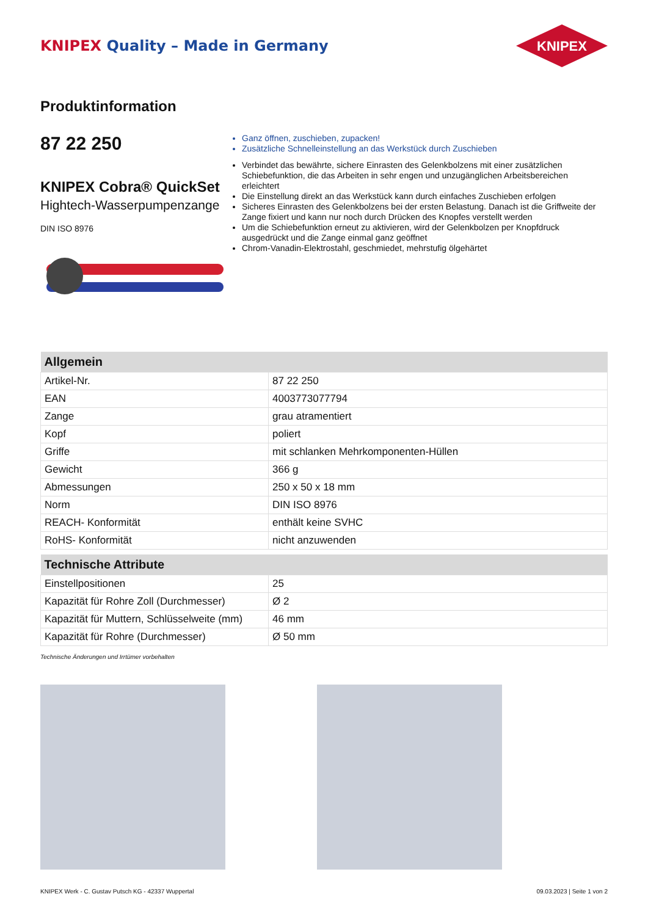KNIPEX Quality – Made in Germany
KNIPEX
Produktinformation
87 22 250
KNIPEX Cobra® QuickSet
Hightech-Wasserpumpenzange
DIN ISO 8976
Ganz öffnen, zuschieben, zupacken!
Zusätzliche Schnelleinstellung an das Werkstück durch Zuschieben
Verbindet das bewährte, sichere Einrasten des Gelenkbolzens mit einer zusätzlichen Schiebefunktion, die das Arbeiten in sehr engen und unzugänglichen Arbeitsbereichen erleichtert
Die Einstellung direkt an das Werkstück kann durch einfaches Zuschieben erfolgen
Sicheres Einrasten des Gelenkbolzens bei der ersten Belastung. Danach ist die Griffweite der Zange fixiert und kann nur noch durch Drücken des Knopfes verstellt werden
Um die Schiebefunktion erneut zu aktivieren, wird der Gelenkbolzen per Knopfdruck ausgedrückt und die Zange einmal ganz geöffnet
Chrom-Vanadin-Elektrostahl, geschmiedet, mehrstufig ölgehärtet
| Allgemein | |
| --- | --- |
| Artikel-Nr. | 87 22 250 |
| EAN | 4003773077794 |
| Zange | grau atramentiert |
| Kopf | poliert |
| Griffe | mit schlanken Mehrkomponenten-Hüllen |
| Gewicht | 366 g |
| Abmessungen | 250 x 50 x 18 mm |
| Norm | DIN ISO 8976 |
| REACH- Konformität | enthält keine SVHC |
| RoHS- Konformität | nicht anzuwenden |
| Technische Attribute | |
| --- | --- |
| Einstellpositionen | 25 |
| Kapazität für Rohre Zoll (Durchmesser) | Ø 2 |
| Kapazität für Muttern, Schlüsselweite (mm) | 46 mm |
| Kapazität für Rohre (Durchmesser) | Ø 50 mm |
Technische Änderungen und Irrtümer vorbehalten
KNIPEX Werk - C. Gustav Putsch KG - 42337 Wuppertal 09.03.2023 | Seite 1 von 2